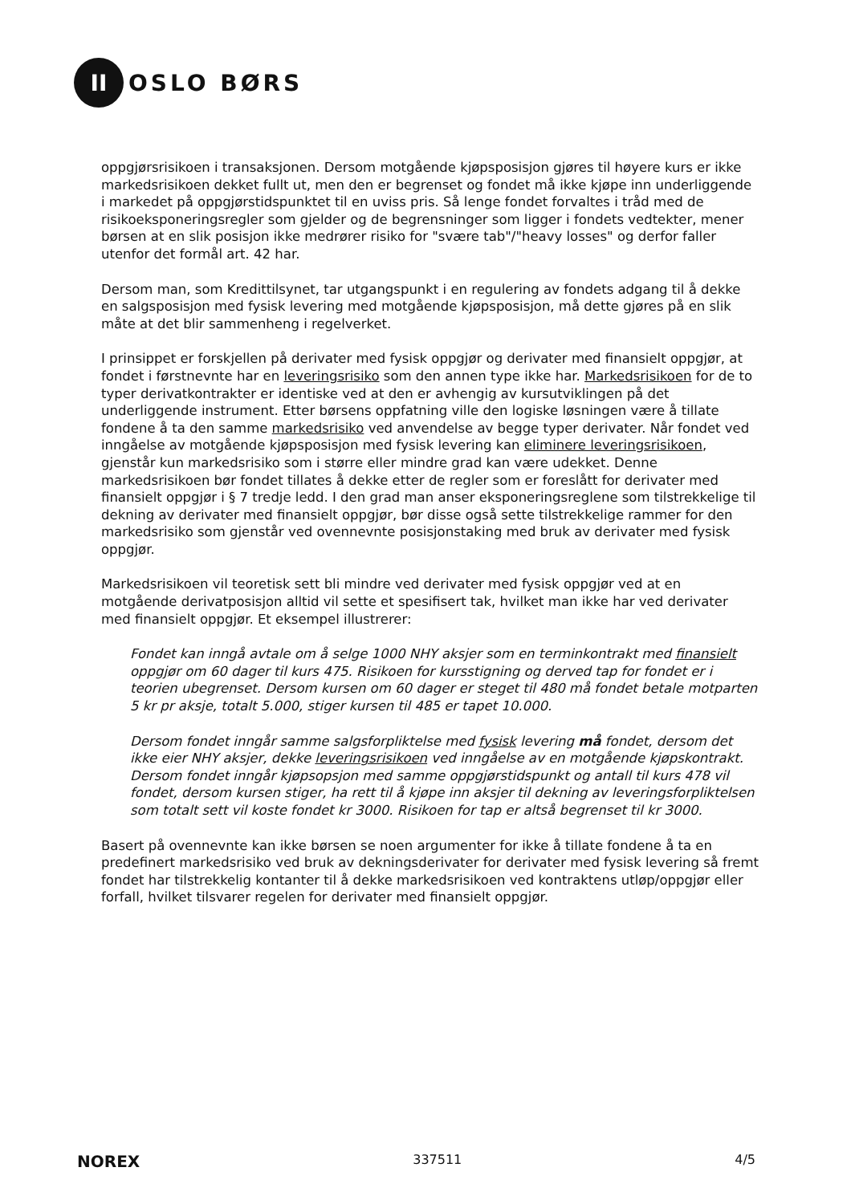II
OSLO BØRS
oppgjørsrisikoen i transaksjonen. Dersom motgående kjøpsposisjon gjøres til høyere kurs er ikke markedsrisikoen dekket fullt ut, men den er begrenset og fondet må ikke kjøpe inn underliggende i markedet på oppgjørstidspunktet til en uviss pris. Så lenge fondet forvaltes i tråd med de risikoeksponeringsregler som gjelder og de begrensninger som ligger i fondets vedtekter, mener børsen at en slik posisjon ikke medrører risiko for "svære tab"/"heavy losses" og derfor faller utenfor det formål art. 42 har.
Dersom man, som Kredittilsynet, tar utgangspunkt i en regulering av fondets adgang til å dekke en salgsposisjon med fysisk levering med motgående kjøpsposisjon, må dette gjøres på en slik måte at det blir sammenheng i regelverket.
I prinsippet er forskjellen på derivater med fysisk oppgjør og derivater med finansielt oppgjør, at fondet i førstnevnte har en leveringsrisiko som den annen type ikke har. Markedsrisikoen for de to typer derivatkontrakter er identiske ved at den er avhengig av kursutviklingen på det underliggende instrument. Etter børsens oppfatning ville den logiske løsningen være å tillate fondene å ta den samme markedsrisiko ved anvendelse av begge typer derivater. Når fondet ved inngåelse av motgående kjøpsposisjon med fysisk levering kan eliminere leveringsrisikoen, gjenstår kun markedsrisiko som i større eller mindre grad kan være udekket. Denne markedsrisikoen bør fondet tillates å dekke etter de regler som er foreslått for derivater med finansielt oppgjør i § 7 tredje ledd. I den grad man anser eksponeringsreglene som tilstrekkelige til dekning av derivater med finansielt oppgjør, bør disse også sette tilstrekkelige rammer for den markedsrisiko som gjenstår ved ovennevnte posisjonstaking med bruk av derivater med fysisk oppgjør.
Markedsrisikoen vil teoretisk sett bli mindre ved derivater med fysisk oppgjør ved at en motgående derivatposisjon alltid vil sette et spesifisert tak, hvilket man ikke har ved derivater med finansielt oppgjør. Et eksempel illustrerer:
Fondet kan inngå avtale om å selge 1000 NHY aksjer som en terminkontrakt med finansielt oppgjør om 60 dager til kurs 475. Risikoen for kursstigning og derved tap for fondet er i teorien ubegrenset. Dersom kursen om 60 dager er steget til 480 må fondet betale motparten 5 kr pr aksje, totalt 5.000, stiger kursen til 485 er tapet 10.000.
Dersom fondet inngår samme salgsforpliktelse med fysisk levering må fondet, dersom det ikke eier NHY aksjer, dekke leveringsrisikoen ved inngåelse av en motgående kjøpskontrakt. Dersom fondet inngår kjøpsopsjon med samme oppgjørstidspunkt og antall til kurs 478 vil fondet, dersom kursen stiger, ha rett til å kjøpe inn aksjer til dekning av leveringsforpliktelsen som totalt sett vil koste fondet kr 3000. Risikoen for tap er altså begrenset til kr 3000.
Basert på ovennevnte kan ikke børsen se noen argumenter for ikke å tillate fondene å ta en predefinert markedsrisiko ved bruk av dekningsderivater for derivater med fysisk levering så fremt fondet har tilstrekkelig kontanter til å dekke markedsrisikoen ved kontraktens utløp/oppgjør eller forfall, hvilket tilsvarer regelen for derivater med finansielt oppgjør.
NOREX 337511 4/5